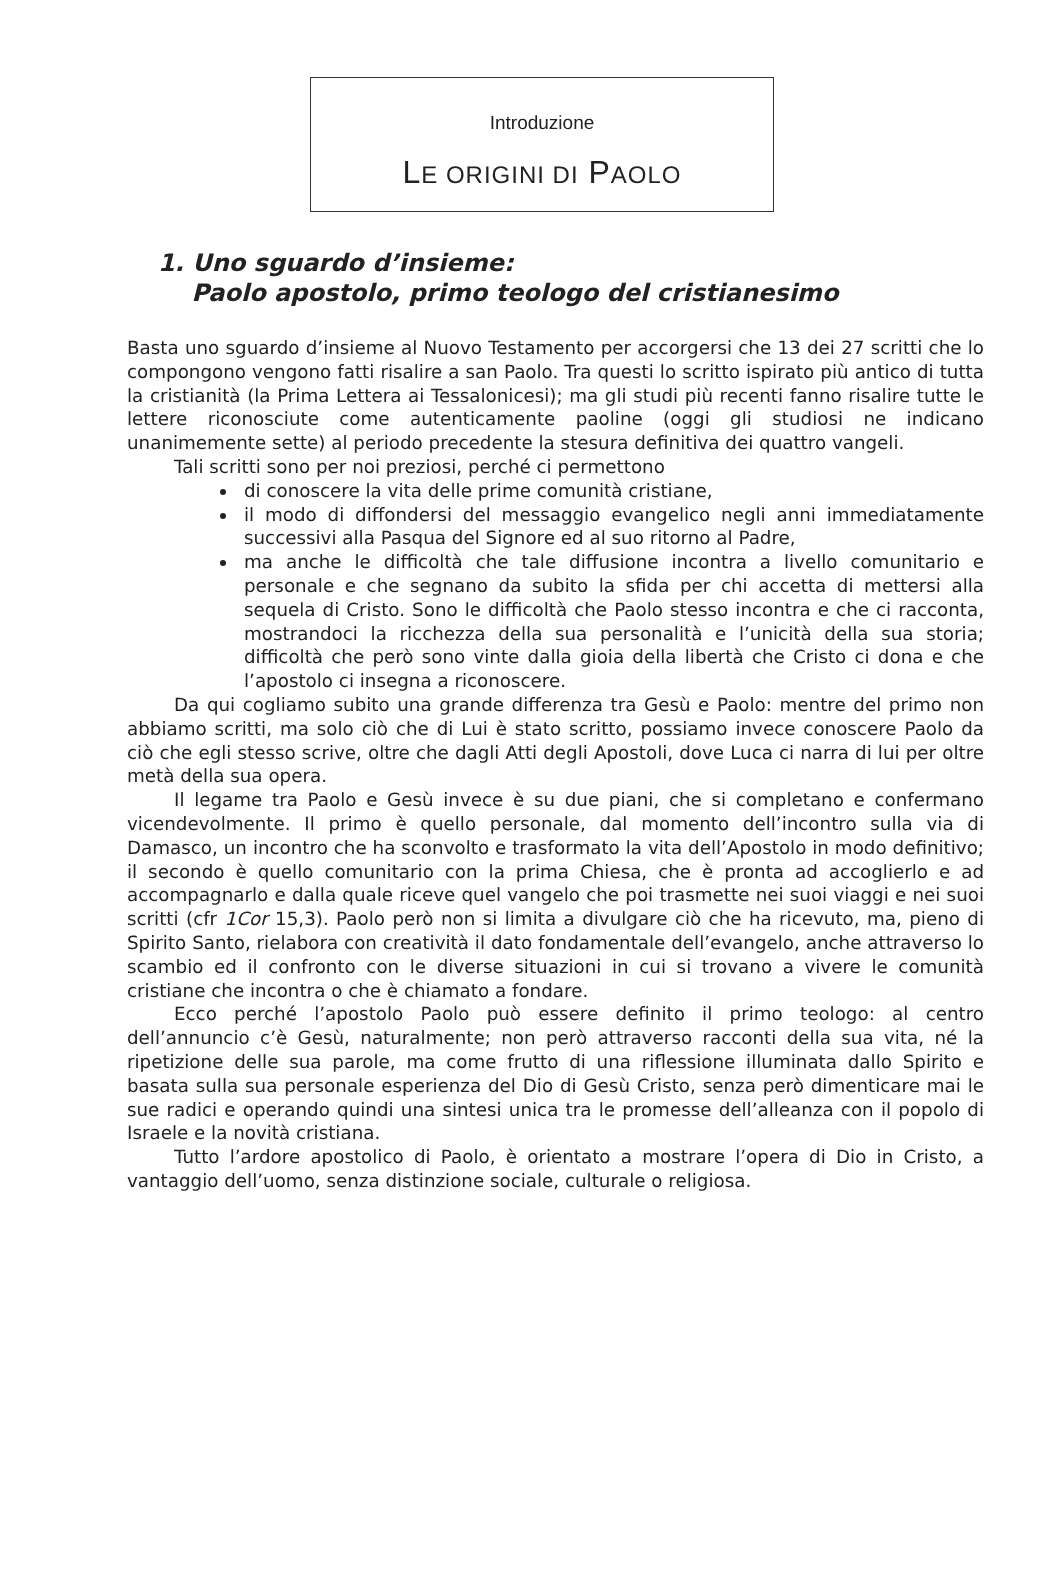Introduzione
LE ORIGINI DI PAOLO
1. Uno sguardo d’insieme:
Paolo apostolo, primo teologo del cristianesimo
Basta uno sguardo d’insieme al Nuovo Testamento per accorgersi che 13 dei 27 scritti che lo compongono vengono fatti risalire a san Paolo. Tra questi lo scritto ispirato più antico di tutta la cristianità (la Prima Lettera ai Tessalonicesi); ma gli studi più recenti fanno risalire tutte le lettere riconosciute come autenticamente paoline (oggi gli studiosi ne indicano unanimemente sette) al periodo precedente la stesura definitiva dei quattro vangeli.
Tali scritti sono per noi preziosi, perché ci permettono
di conoscere la vita delle prime comunità cristiane,
il modo di diffondersi del messaggio evangelico negli anni immediatamente successivi alla Pasqua del Signore ed al suo ritorno al Padre,
ma anche le difficoltà che tale diffusione incontra a livello comunitario e personale e che segnano da subito la sfida per chi accetta di mettersi alla sequela di Cristo. Sono le difficoltà che Paolo stesso incontra e che ci racconta, mostrandoci la ricchezza della sua personalità e l’unicità della sua storia; difficoltà che però sono vinte dalla gioia della libertà che Cristo ci dona e che l’apostolo ci insegna a riconoscere.
Da qui cogliamo subito una grande differenza tra Gesù e Paolo: mentre del primo non abbiamo scritti, ma solo ciò che di Lui è stato scritto, possiamo invece conoscere Paolo da ciò che egli stesso scrive, oltre che dagli Atti degli Apostoli, dove Luca ci narra di lui per oltre metà della sua opera.
Il legame tra Paolo e Gesù invece è su due piani, che si completano e confermano vicendevolmente. Il primo è quello personale, dal momento dell’incontro sulla via di Damasco, un incontro che ha sconvolto e trasformato la vita dell’Apostolo in modo definitivo; il secondo è quello comunitario con la prima Chiesa, che è pronta ad accoglierlo e ad accompagnarlo e dalla quale riceve quel vangelo che poi trasmette nei suoi viaggi e nei suoi scritti (cfr 1Cor 15,3). Paolo però non si limita a divulgare ciò che ha ricevuto, ma, pieno di Spirito Santo, rielabora con creatività il dato fondamentale dell’evangelo, anche attraverso lo scambio ed il confronto con le diverse situazioni in cui si trovano a vivere le comunità cristiane che incontra o che è chiamato a fondare.
Ecco perché l’apostolo Paolo può essere definito il primo teologo: al centro dell’annuncio c’è Gesù, naturalmente; non però attraverso racconti della sua vita, né la ripetizione delle sua parole, ma come frutto di una riflessione illuminata dallo Spirito e basata sulla sua personale esperienza del Dio di Gesù Cristo, senza però dimenticare mai le sue radici e operando quindi una sintesi unica tra le promesse dell’alleanza con il popolo di Israele e la novità cristiana.
Tutto l’ardore apostolico di Paolo, è orientato a mostrare l’opera di Dio in Cristo, a vantaggio dell’uomo, senza distinzione sociale, culturale o religiosa.